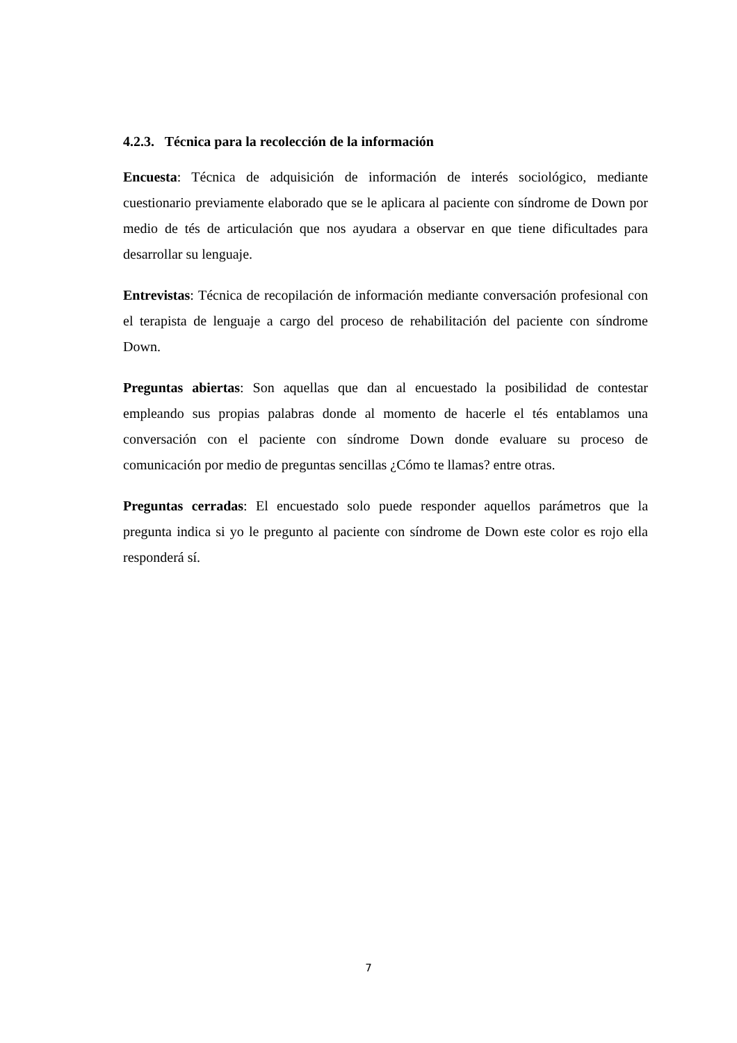4.2.3. Técnica para la recolección de la información
Encuesta: Técnica de adquisición de información de interés sociológico, mediante cuestionario previamente elaborado que se le aplicara al paciente con síndrome de Down por medio de tés de articulación que nos ayudara a observar en que tiene dificultades para desarrollar su lenguaje.
Entrevistas: Técnica de recopilación de información mediante conversación profesional con el terapista de lenguaje a cargo del proceso de rehabilitación del paciente con síndrome Down.
Preguntas abiertas: Son aquellas que dan al encuestado la posibilidad de contestar empleando sus propias palabras donde al momento de hacerle el tés entablamos una conversación con el paciente con síndrome Down donde evaluare su proceso de comunicación por medio de preguntas sencillas ¿Cómo te llamas? entre otras.
Preguntas cerradas: El encuestado solo puede responder aquellos parámetros que la pregunta indica si yo le pregunto al paciente con síndrome de Down este color es rojo ella responderá sí.
7